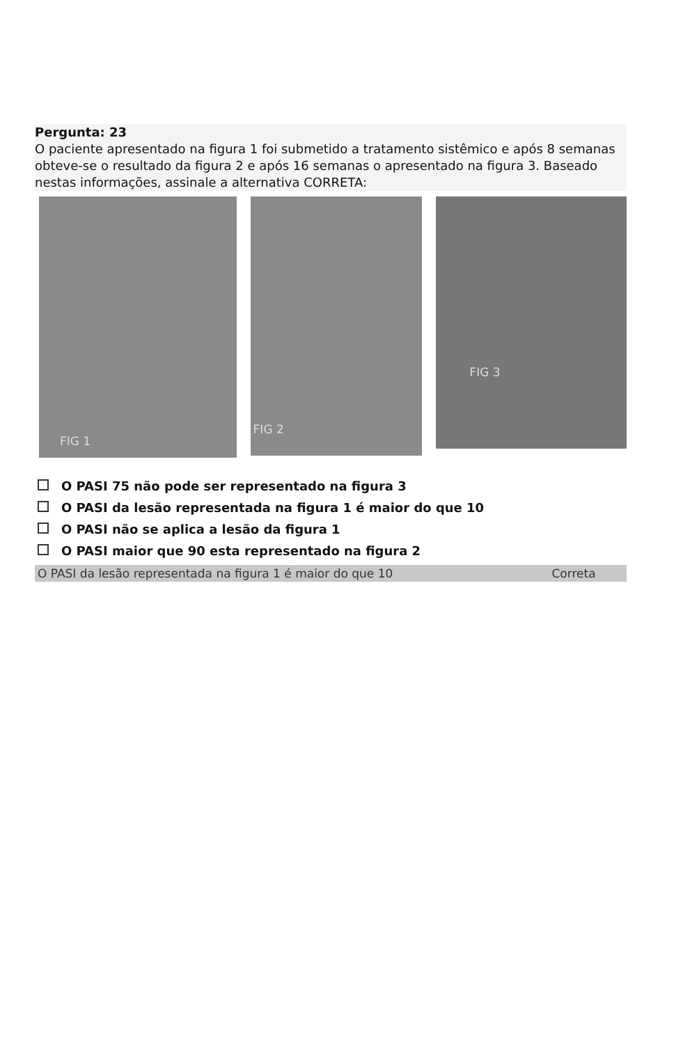Pergunta: 23
O paciente apresentado na figura 1 foi submetido a tratamento sistêmico e após 8 semanas obteve-se o resultado da figura 2 e após 16 semanas o apresentado na figura 3. Baseado nestas informações, assinale a alternativa CORRETA:
FIG 1
FIG 2
FIG 3
O PASI 75 não pode ser representado na figura 3
O PASI da lesão representada na figura 1 é maior do que 10
O PASI não se aplica a lesão da figura 1
O PASI maior que 90 esta representado na figura 2
| O PASI da lesão representada na figura 1 é maior do que 10 | Correta |